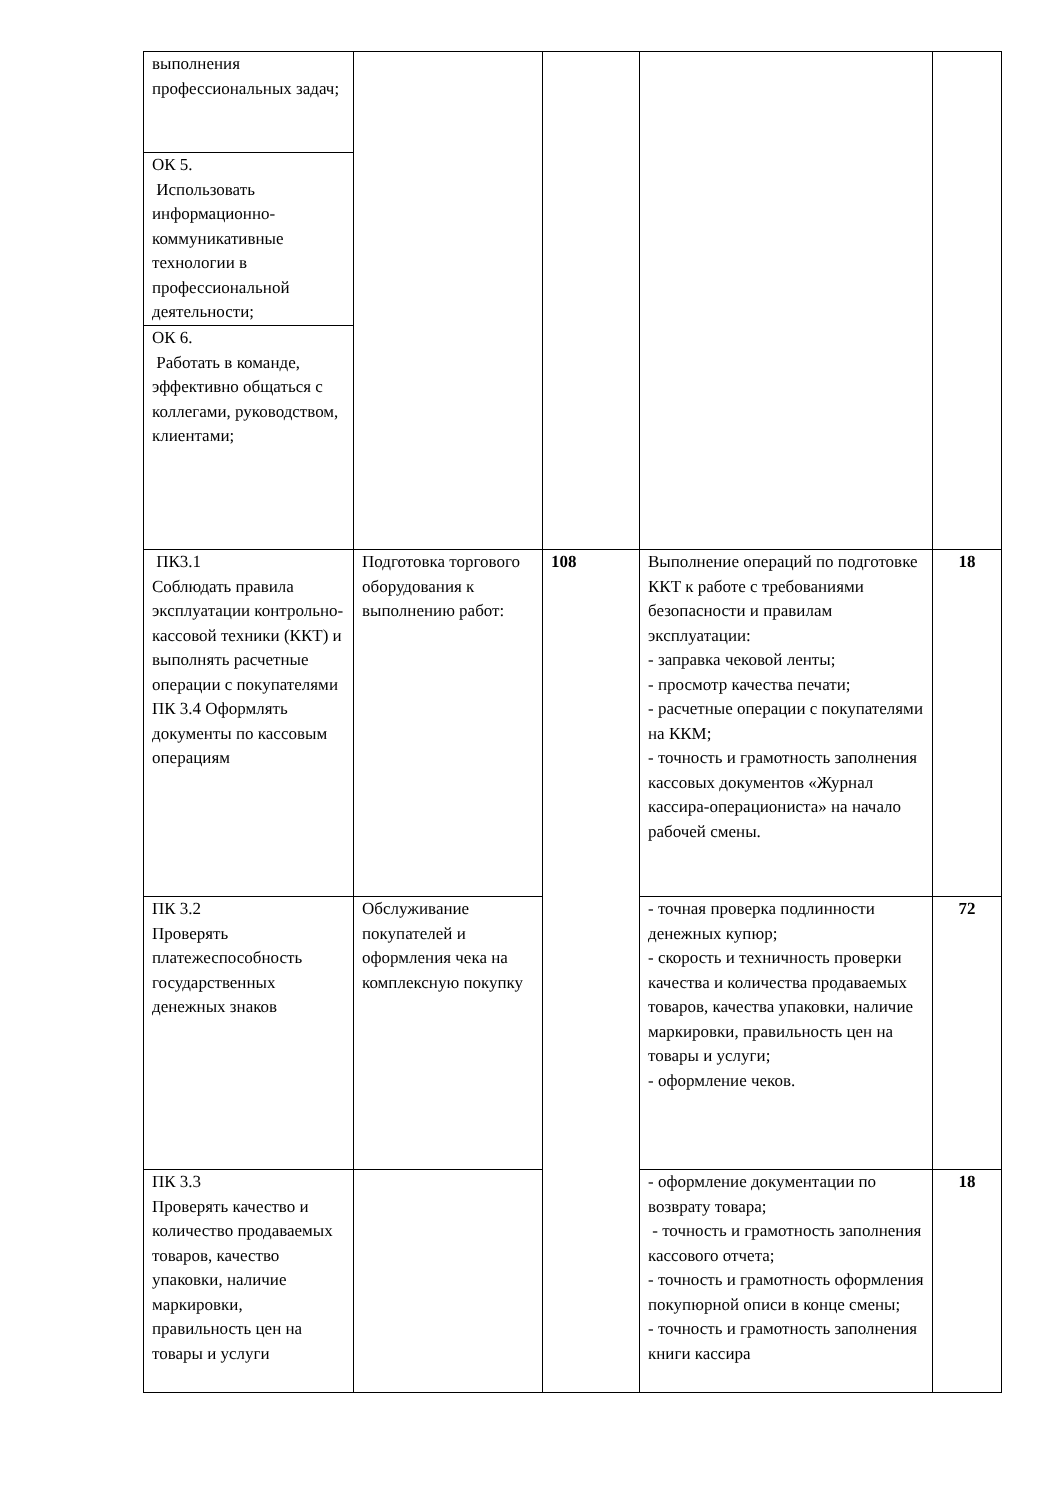| выполнения профессиональных задач; | | | | |
| ОК 5. Использовать информационно-коммуникативные технологии в профессиональной деятельности; | | | | |
| ОК 6. Работать в команде, эффективно общаться с коллегами, руководством, клиентами; | | | | |
| ПК3.1 Соблюдать правила эксплуатации контрольно-кассовой техники (ККТ) и выполнять расчетные операции с покупателями ПК 3.4 Оформлять документы по кассовым операциям | Подготовка торгового оборудования к выполнению работ: | 108 | Выполнение операций по подготовке ККТ к работе с требованиями безопасности и правилам эксплуатации: - заправка чековой ленты; - просмотр качества печати; - расчетные операции с покупателями на ККМ; - точность и грамотность заполнения кассовых документов «Журнал кассира-операциониста» на начало рабочей смены. | 18 |
| ПК 3.2 Проверять платежеспособность государственных денежных знаков | Обслуживание покупателей и оформления чека на комплексную покупку | | - точная проверка подлинности денежных купюр; - скорость и техничность проверки качества и количества продаваемых товаров, качества упаковки, наличие маркировки, правильность цен на товары и услуги; - оформление чеков. | 72 |
| ПК 3.3 Проверять качество и количество продаваемых товаров, качество упаковки, наличие маркировки, правильность цен на товары и услуги | | | - оформление документации по возврату товара; - точность и грамотность заполнения кассового отчета; - точность и грамотность оформления покупюрной описи в конце смены; - точность и грамотность заполнения книги кассира | 18 |